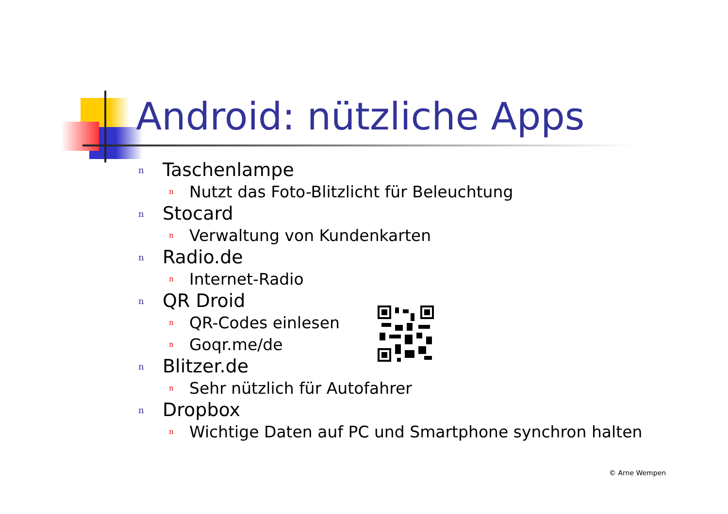Android: nützliche Apps
n Taschenlampe
n Nutzt das Foto-Blitzlicht für Beleuchtung
n Stocard
n Verwaltung von Kundenkarten
n Radio.de
n Internet-Radio
n QR Droid
n QR-Codes einlesen
n Goqr.me/de
n Blitzer.de
n Sehr nützlich für Autofahrer
n Dropbox
n Wichtige Daten auf PC und Smartphone synchron halten
© Arne Wempen